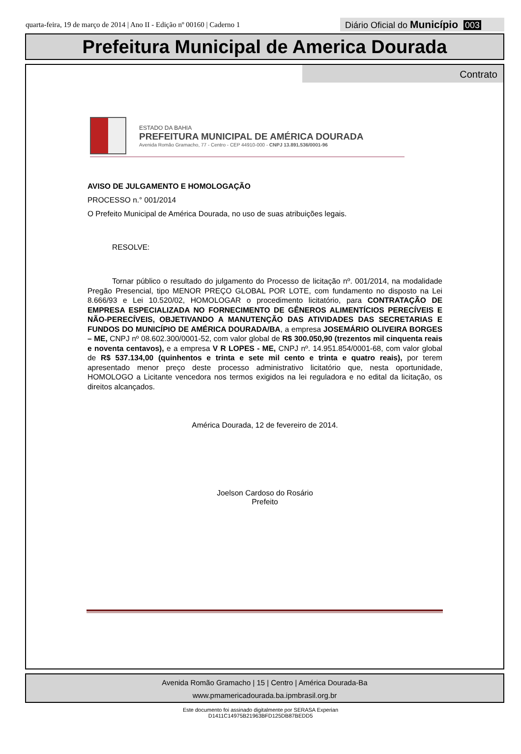quarta-feira, 19 de março de 2014 | Ano II - Edição nº 00160 | Caderno 1
Diário Oficial do Município 003
Prefeitura Municipal de America Dourada
Contrato
ESTADO DA BAHIA
PREFEITURA MUNICIPAL DE AMÉRICA DOURADA
Avenida Romão Gramacho, 77 - Centro - CEP 44910-000 - CNPJ 13.891.536/0001-96
AVISO DE JULGAMENTO E HOMOLOGAÇÃO
PROCESSO n.° 001/2014
O Prefeito Municipal de América Dourada, no uso de suas atribuições legais.
RESOLVE:
Tornar público o resultado do julgamento do Processo de licitação nº. 001/2014, na modalidade Pregão Presencial, tipo MENOR PREÇO GLOBAL POR LOTE, com fundamento no disposto na Lei 8.666/93 e Lei 10.520/02, HOMOLOGAR o procedimento licitatório, para CONTRATAÇÃO DE EMPRESA ESPECIALIZADA NO FORNECIMENTO DE GÊNEROS ALIMENTÍCIOS PERECÍVEIS E NÃO-PERECÍVEIS, OBJETIVANDO A MANUTENÇÃO DAS ATIVIDADES DAS SECRETARIAS E FUNDOS DO MUNICÍPIO DE AMÉRICA DOURADA/BA, a empresa JOSEMÁRIO OLIVEIRA BORGES – ME, CNPJ nº 08.602.300/0001-52, com valor global de R$ 300.050,90 (trezentos mil cinquenta reais e noventa centavos), e a empresa V R LOPES - ME, CNPJ nº. 14.951.854/0001-68, com valor global de R$ 537.134,00 (quinhentos e trinta e sete mil cento e trinta e quatro reais), por terem apresentado menor preço deste processo administrativo licitatório que, nesta oportunidade, HOMOLOGO a Licitante vencedora nos termos exigidos na lei reguladora e no edital da licitação, os direitos alcançados.
América Dourada, 12 de fevereiro de 2014.
Joelson Cardoso do Rosário
Prefeito
Avenida Romão Gramacho | 15 | Centro | América Dourada-Ba
www.pmamericadourada.ba.ipmbrasil.org.br
Este documento foi assinado digitalmente por SERASA Experian
D1411C14975B21963BFD125DB87BEDD5